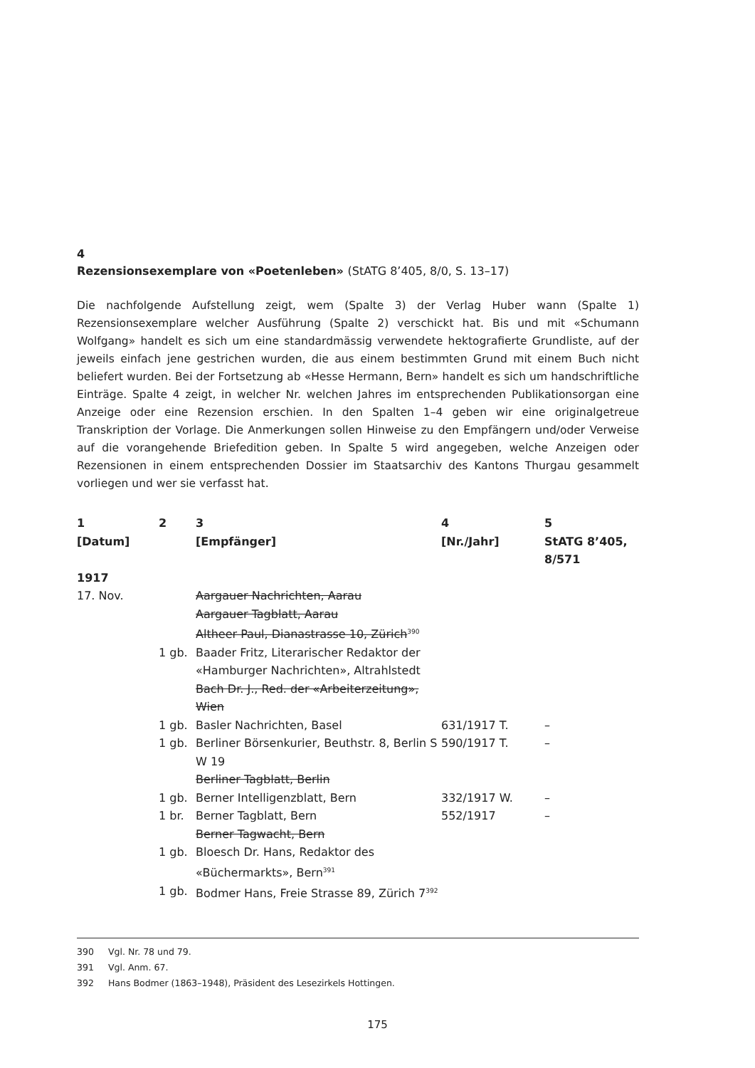4
Rezensionsexemplare von «Poetenleben» (StATG 8’405, 8/0, S. 13–17)
Die nachfolgende Aufstellung zeigt, wem (Spalte 3) der Verlag Huber wann (Spalte 1) Rezensionsexemplare welcher Ausführung (Spalte 2) verschickt hat. Bis und mit «Schumann Wolfgang» handelt es sich um eine standardmässig verwendete hektografierte Grundliste, auf der jeweils einfach jene gestrichen wurden, die aus einem bestimmten Grund mit einem Buch nicht beliefert wurden. Bei der Fortsetzung ab «Hesse Hermann, Bern» handelt es sich um handschriftliche Einträge. Spalte 4 zeigt, in welcher Nr. welchen Jahres im entsprechenden Publikationsorgan eine Anzeige oder eine Rezension erschien. In den Spalten 1–4 geben wir eine originalgetreue Transkription der Vorlage. Die Anmerkungen sollen Hinweise zu den Empfängern und/oder Verweise auf die vorangehende Briefedition geben. In Spalte 5 wird angegeben, welche Anzeigen oder Rezensionen in einem entsprechenden Dossier im Staatsarchiv des Kantons Thurgau gesammelt vorliegen und wer sie verfasst hat.
| 1 [Datum] | 2 | 3 [Empfänger] | 4 [Nr./Jahr] | 5 StATG 8’405, 8/571 |
| --- | --- | --- | --- | --- |
| 1917 | | | | |
| 17. Nov. | | Aargauer Nachrichten, Aarau | | |
| | | Aargauer Tagblatt, Aarau | | |
| | | Altheer Paul, Dianastrasse 10, Zürich<sup>390</sup> | | |
| | 1 gb. | Baader Fritz, Literarischer Redaktor der «Hamburger Nachrichten», Altrahlstedt | | |
| | | Bach Dr. J., Red. der «Arbeiterzeitung», Wien | | |
| | 1 gb. | Basler Nachrichten, Basel | 631/1917 T. | – |
| | 1 gb. | Berliner Börsenkurier, Beuthstr. 8, Berlin S W 19 | 590/1917 T. | – |
| | | Berliner Tagblatt, Berlin | | |
| | 1 gb. | Berner Intelligenzblatt, Bern | 332/1917 W. | – |
| | 1 br. | Berner Tagblatt, Bern | 552/1917 | – |
| | | Berner Tagwacht, Bern | | |
| | 1 gb. | Bloesch Dr. Hans, Redaktor des «Büchermarkts», Bern<sup>391</sup> | | |
| | 1 gb. | Bodmer Hans, Freie Strasse 89, Zürich 7<sup>392</sup> | | |
390 Vgl. Nr. 78 und 79.
391 Vgl. Anm. 67.
392 Hans Bodmer (1863–1948), Präsident des Lesezirkels Hottingen.
175